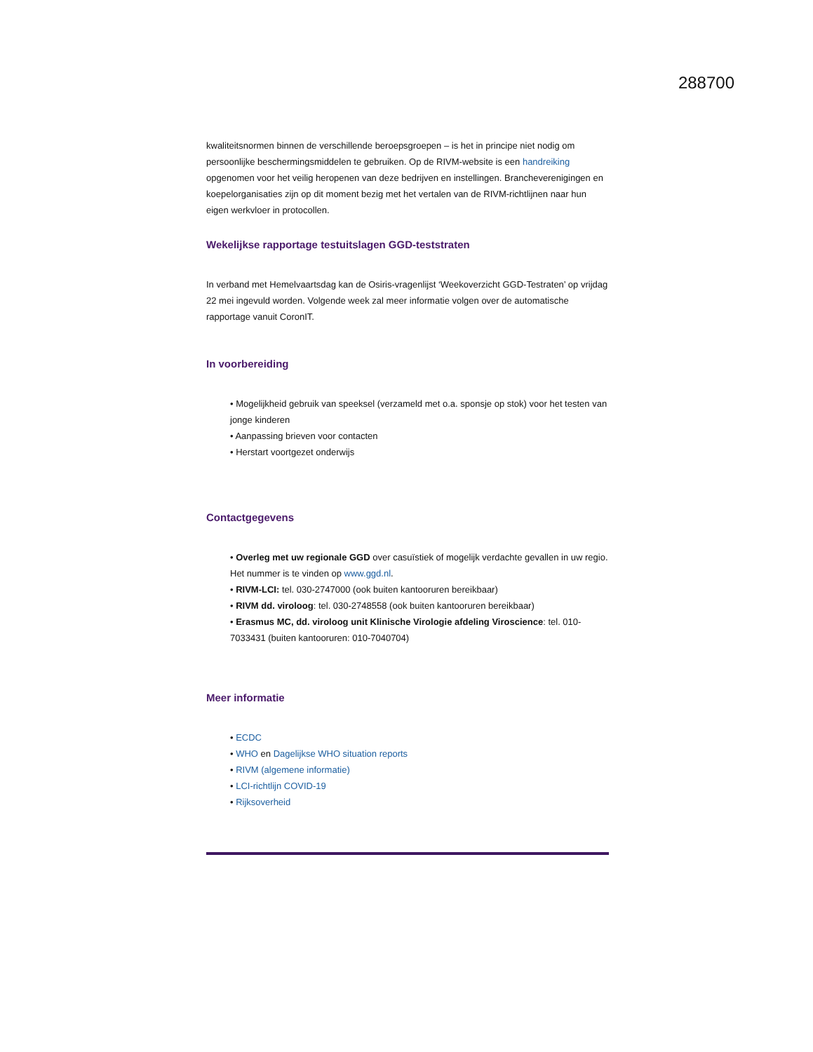288700
kwaliteitsnormen binnen de verschillende beroepsgroepen – is het in principe niet nodig om persoonlijke beschermingsmiddelen te gebruiken. Op de RIVM-website is een handreiking opgenomen voor het veilig heropenen van deze bedrijven en instellingen. Brancheverenigingen en koepelorganisaties zijn op dit moment bezig met het vertalen van de RIVM-richtlijnen naar hun eigen werkvloer in protocollen.
Wekelijkse rapportage testuitslagen GGD-teststraten
In verband met Hemelvaartsdag kan de Osiris-vragenlijst ‘Weekoverzicht GGD-Testraten’ op vrijdag 22 mei ingevuld worden. Volgende week zal meer informatie volgen over de automatische rapportage vanuit CoronIT.
In voorbereiding
• Mogelijkheid gebruik van speeksel (verzameld met o.a. sponsje op stok) voor het testen van jonge kinderen
• Aanpassing brieven voor contacten
• Herstart voortgezet onderwijs
Contactgegevens
• Overleg met uw regionale GGD over casuïstiek of mogelijk verdachte gevallen in uw regio. Het nummer is te vinden op www.ggd.nl.
• RIVM-LCI: tel. 030-2747000 (ook buiten kantooruren bereikbaar)
• RIVM dd. viroloog: tel. 030-2748558 (ook buiten kantooruren bereikbaar)
• Erasmus MC, dd. viroloog unit Klinische Virologie afdeling Viroscience: tel. 010-7033431 (buiten kantooruren: 010-7040704)
Meer informatie
• ECDC
• WHO en Dagelijkse WHO situation reports
• RIVM (algemene informatie)
• LCI-richtlijn COVID-19
• Rijksoverheid